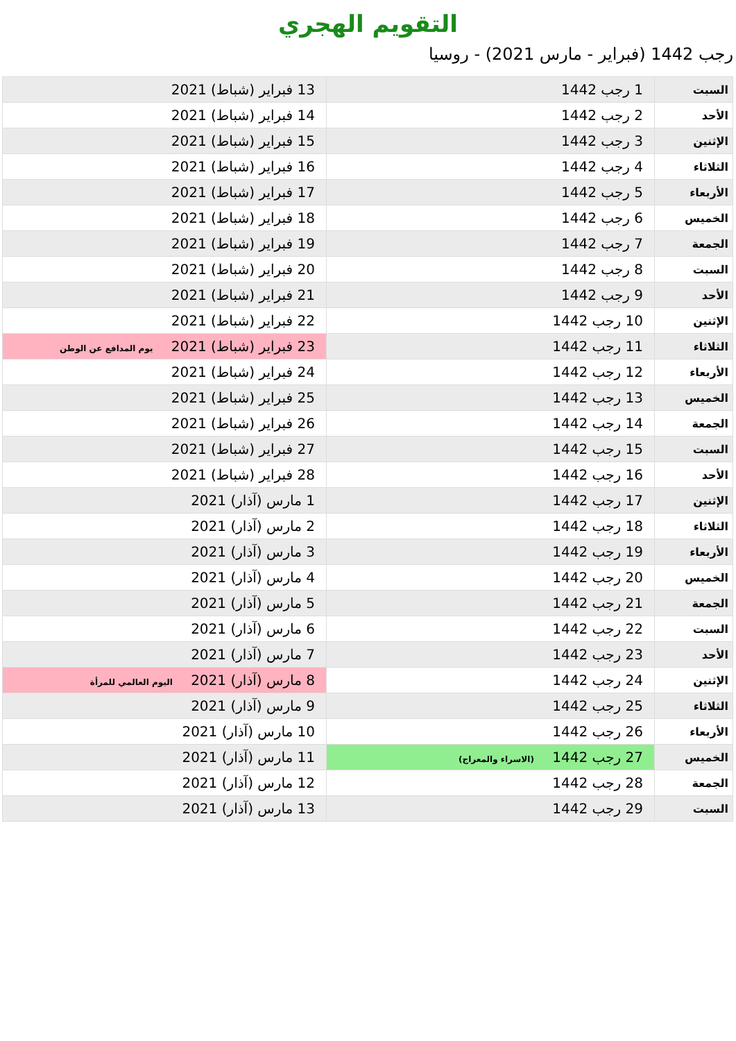التقويم الهجري
رجب 1442 (فبراير - مارس 2021) - روسيا
| السبت | 1 رجب 1442 | 13 فبراير (شباط) 2021 |
| الأحد | 2 رجب 1442 | 14 فبراير (شباط) 2021 |
| الإثنين | 3 رجب 1442 | 15 فبراير (شباط) 2021 |
| الثلاثاء | 4 رجب 1442 | 16 فبراير (شباط) 2021 |
| الأربعاء | 5 رجب 1442 | 17 فبراير (شباط) 2021 |
| الخميس | 6 رجب 1442 | 18 فبراير (شباط) 2021 |
| الجمعة | 7 رجب 1442 | 19 فبراير (شباط) 2021 |
| السبت | 8 رجب 1442 | 20 فبراير (شباط) 2021 |
| الأحد | 9 رجب 1442 | 21 فبراير (شباط) 2021 |
| الإثنين | 10 رجب 1442 | 22 فبراير (شباط) 2021 |
| الثلاثاء | 11 رجب 1442 | 23 فبراير (شباط) 2021 يوم المدافع عن الوطن |
| الأربعاء | 12 رجب 1442 | 24 فبراير (شباط) 2021 |
| الخميس | 13 رجب 1442 | 25 فبراير (شباط) 2021 |
| الجمعة | 14 رجب 1442 | 26 فبراير (شباط) 2021 |
| السبت | 15 رجب 1442 | 27 فبراير (شباط) 2021 |
| الأحد | 16 رجب 1442 | 28 فبراير (شباط) 2021 |
| الإثنين | 17 رجب 1442 | 1 مارس (آذار) 2021 |
| الثلاثاء | 18 رجب 1442 | 2 مارس (آذار) 2021 |
| الأربعاء | 19 رجب 1442 | 3 مارس (آذار) 2021 |
| الخميس | 20 رجب 1442 | 4 مارس (آذار) 2021 |
| الجمعة | 21 رجب 1442 | 5 مارس (آذار) 2021 |
| السبت | 22 رجب 1442 | 6 مارس (آذار) 2021 |
| الأحد | 23 رجب 1442 | 7 مارس (آذار) 2021 |
| الإثنين | 24 رجب 1442 | 8 مارس (آذار) 2021 اليوم العالمي للمرأة |
| الثلاثاء | 25 رجب 1442 | 9 مارس (آذار) 2021 |
| الأربعاء | 26 رجب 1442 | 10 مارس (آذار) 2021 |
| الخميس | 27 رجب 1442 (الاسراء والمعراج) | 11 مارس (آذار) 2021 |
| الجمعة | 28 رجب 1442 | 12 مارس (آذار) 2021 |
| السبت | 29 رجب 1442 | 13 مارس (آذار) 2021 |